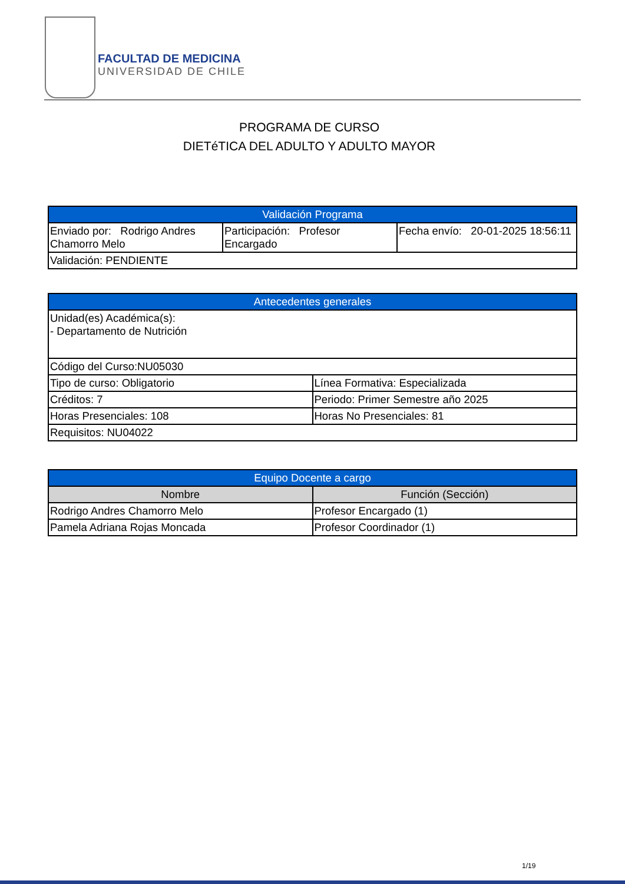FACULTAD DE MEDICINA
UNIVERSIDAD DE CHILE
PROGRAMA DE CURSO
DIETéTICA DEL ADULTO Y ADULTO MAYOR
| Validación Programa | | |
| --- | --- | --- |
| Enviado por: Rodrigo Andres Chamorro Melo | Participación: Profesor Encargado | Fecha envío: 20-01-2025 18:56:11 |
| Validación: PENDIENTE | | |
| Antecedentes generales | |
| --- | --- |
| Unidad(es) Académica(s): - Departamento de Nutrición | |
| Código del Curso:NU05030 | |
| Tipo de curso: Obligatorio | Línea Formativa: Especializada |
| Créditos: 7 | Periodo: Primer Semestre año 2025 |
| Horas Presenciales: 108 | Horas No Presenciales: 81 |
| Requisitos: NU04022 | |
| Equipo Docente a cargo | |
| --- | --- |
| Nombre | Función (Sección) |
| Rodrigo Andres Chamorro Melo | Profesor Encargado (1) |
| Pamela Adriana Rojas Moncada | Profesor Coordinador (1) |
1/19